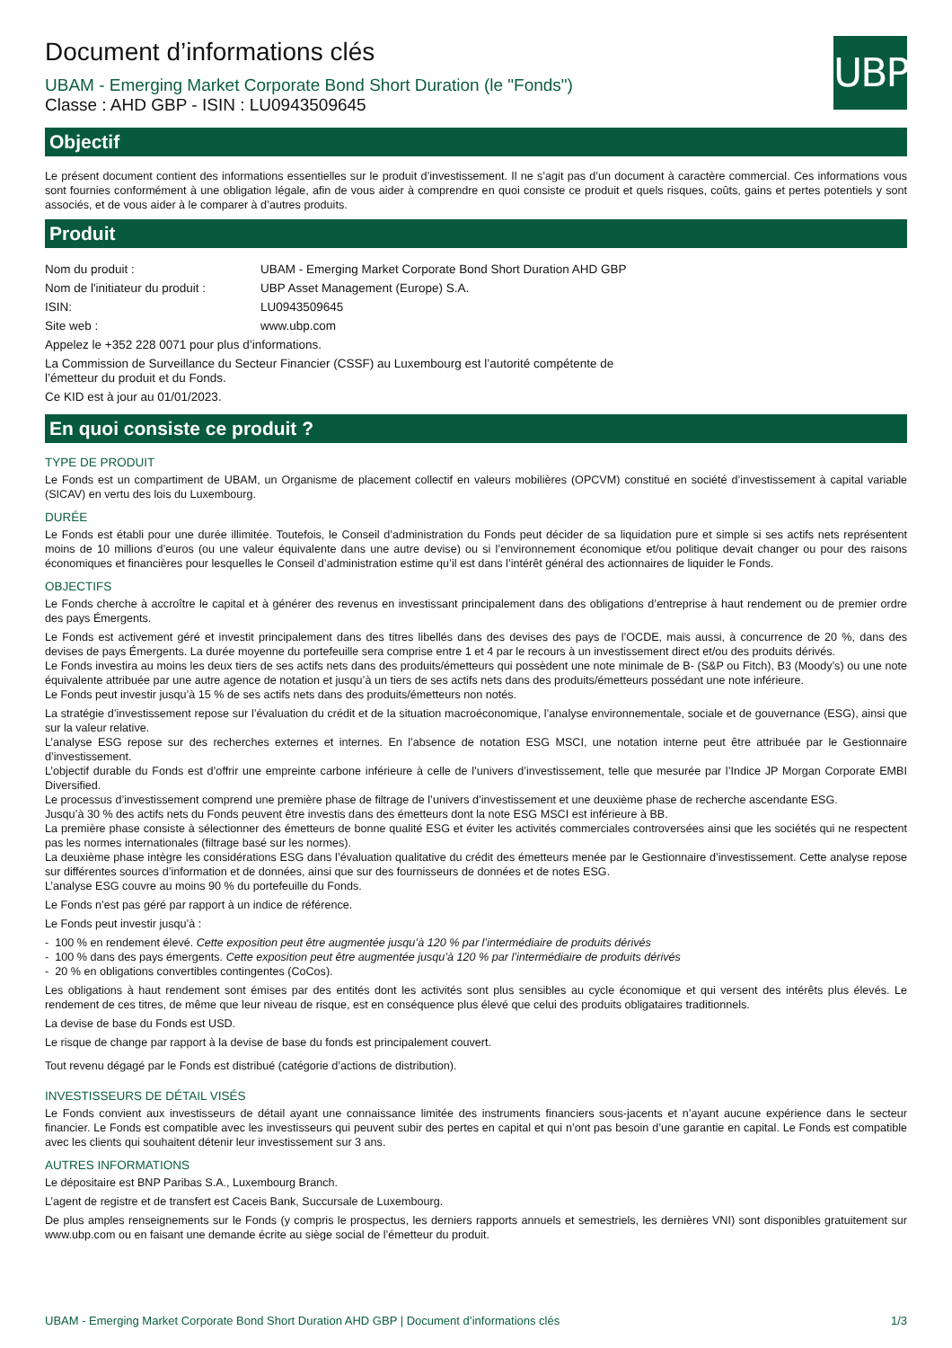UBP
Document d’informations clés
UBAM - Emerging Market Corporate Bond Short Duration (le "Fonds")
Classe : AHD GBP - ISIN : LU0943509645
Objectif
Le présent document contient des informations essentielles sur le produit d’investissement. Il ne s’agit pas d’un document à caractère commercial. Ces informations vous sont fournies conformément à une obligation légale, afin de vous aider à comprendre en quoi consiste ce produit et quels risques, coûts, gains et pertes potentiels y sont associés, et de vous aider à le comparer à d’autres produits.
Produit
| Nom du produit : | UBAM - Emerging Market Corporate Bond Short Duration AHD GBP |
| Nom de l'initiateur du produit : | UBP Asset Management (Europe) S.A. |
| ISIN: | LU0943509645 |
| Site web : | www.ubp.com |
| Appelez le +352 228 0071 pour plus d’informations. | |
| La Commission de Surveillance du Secteur Financier (CSSF) au Luxembourg est l’autorité compétente de l’émetteur du produit et du Fonds. | |
| Ce KID est à jour au 01/01/2023. | |
En quoi consiste ce produit ?
TYPE DE PRODUIT
Le Fonds est un compartiment de UBAM, un Organisme de placement collectif en valeurs mobilières (OPCVM) constitué en société d’investissement à capital variable (SICAV) en vertu des lois du Luxembourg.
DURÉE
Le Fonds est établi pour une durée illimitée. Toutefois, le Conseil d’administration du Fonds peut décider de sa liquidation pure et simple si ses actifs nets représentent moins de 10 millions d’euros (ou une valeur équivalente dans une autre devise) ou si l’environnement économique et/ou politique devait changer ou pour des raisons économiques et financières pour lesquelles le Conseil d’administration estime qu’il est dans l’intérêt général des actionnaires de liquider le Fonds.
OBJECTIFS
Le Fonds cherche à accroître le capital et à générer des revenus en investissant principalement dans des obligations d’entreprise à haut rendement ou de premier ordre des pays Émergents.
Le Fonds est activement géré et investit principalement dans des titres libellés dans des devises des pays de l’OCDE, mais aussi, à concurrence de 20 %, dans des devises de pays Émergents. La durée moyenne du portefeuille sera comprise entre 1 et 4 par le recours à un investissement direct et/ou des produits dérivés.
Le Fonds investira au moins les deux tiers de ses actifs nets dans des produits/émetteurs qui possèdent une note minimale de B- (S&P ou Fitch), B3 (Moody’s) ou une note équivalente attribuée par une autre agence de notation et jusqu’à un tiers de ses actifs nets dans des produits/émetteurs possédant une note inférieure.
Le Fonds peut investir jusqu’à 15 % de ses actifs nets dans des produits/émetteurs non notés.
La stratégie d’investissement repose sur l’évaluation du crédit et de la situation macroéconomique, l’analyse environnementale, sociale et de gouvernance (ESG), ainsi que sur la valeur relative.
L’analyse ESG repose sur des recherches externes et internes. En l’absence de notation ESG MSCI, une notation interne peut être attribuée par le Gestionnaire d’investissement.
L’objectif durable du Fonds est d’offrir une empreinte carbone inférieure à celle de l’univers d’investissement, telle que mesurée par l’Indice JP Morgan Corporate EMBI Diversified.
Le processus d’investissement comprend une première phase de filtrage de l’univers d’investissement et une deuxième phase de recherche ascendante ESG.
Jusqu’à 30 % des actifs nets du Fonds peuvent être investis dans des émetteurs dont la note ESG MSCI est inférieure à BB.
La première phase consiste à sélectionner des émetteurs de bonne qualité ESG et éviter les activités commerciales controversées ainsi que les sociétés qui ne respectent pas les normes internationales (filtrage basé sur les normes).
La deuxième phase intègre les considérations ESG dans l’évaluation qualitative du crédit des émetteurs menée par le Gestionnaire d’investissement. Cette analyse repose sur différentes sources d’information et de données, ainsi que sur des fournisseurs de données et de notes ESG.
L’analyse ESG couvre au moins 90 % du portefeuille du Fonds.
Le Fonds n’est pas géré par rapport à un indice de référence.
Le Fonds peut investir jusqu’à :
- 100 % en rendement élevé. Cette exposition peut être augmentée jusqu’à 120 % par l’intermédiaire de produits dérivés
- 100 % dans des pays émergents. Cette exposition peut être augmentée jusqu’à 120 % par l’intermédiaire de produits dérivés
- 20 % en obligations convertibles contingentes (CoCos).
Les obligations à haut rendement sont émises par des entités dont les activités sont plus sensibles au cycle économique et qui versent des intérêts plus élevés. Le rendement de ces titres, de même que leur niveau de risque, est en conséquence plus élevé que celui des produits obligataires traditionnels.
La devise de base du Fonds est USD.
Le risque de change par rapport à la devise de base du fonds est principalement couvert.
Tout revenu dégagé par le Fonds est distribué (catégorie d’actions de distribution).
INVESTISSEURS DE DÉTAIL VISÉS
Le Fonds convient aux investisseurs de détail ayant une connaissance limitée des instruments financiers sous-jacents et n’ayant aucune expérience dans le secteur financier. Le Fonds est compatible avec les investisseurs qui peuvent subir des pertes en capital et qui n’ont pas besoin d’une garantie en capital. Le Fonds est compatible avec les clients qui souhaitent détenir leur investissement sur 3 ans.
AUTRES INFORMATIONS
Le dépositaire est BNP Paribas S.A., Luxembourg Branch.
L’agent de registre et de transfert est Caceis Bank, Succursale de Luxembourg.
De plus amples renseignements sur le Fonds (y compris le prospectus, les derniers rapports annuels et semestriels, les dernières VNI) sont disponibles gratuitement sur www.ubp.com ou en faisant une demande écrite au siège social de l’émetteur du produit.
UBAM - Emerging Market Corporate Bond Short Duration AHD GBP | Document d’informations clés 1/3